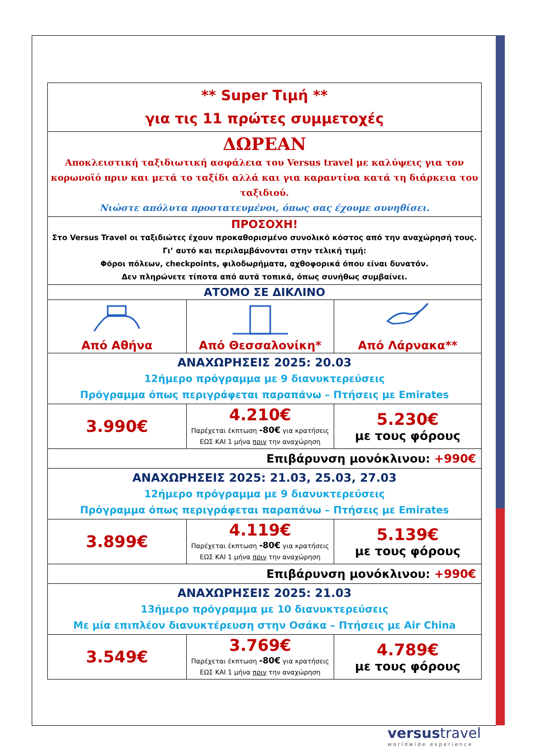| ** Super Τιμή ** για τις 11 πρώτες συμμετοχές | | |
| ΔΩΡΕΑΝ Αποκλειστική ταξιδιωτική ασφάλεια του Versus travel με καλύψεις για τον κορωνοϊό πριν και μετά το ταξίδι αλλά και για καραντίνα κατά τη διάρκεια του ταξιδιού. Νιώστε απόλυτα προστατευμένοι, όπως σας έχουμε συνηθίσει. | | |
| ΠΡΟΣΟΧΗ! Στο Versus Travel οι ταξιδιώτες έχουν προκαθορισμένο συνολικό κόστος από την αναχώρησή τους. Γι’ αυτό και περιλαμβάνονται στην τελική τιμή: Φόροι πόλεων, checkpoints, φιλοδωρήματα, αχθοφορικά όπου είναι δυνατόν. Δεν πληρώνετε τίποτα από αυτά τοπικά, όπως συνήθως συμβαίνει. | | |
| ΑΤΟΜΟ ΣΕ ΔΙΚΛΙΝΟ | | |
| Από Αθήνα | Από Θεσσαλονίκη* | Από Λάρνακα** |
| ΑΝΑΧΩΡΗΣΕΙΣ 2025: 20.03 12ήμερο πρόγραμμα με 9 διανυκτερεύσεις Πρόγραμμα όπως περιγράφεται παραπάνω – Πτήσεις με Emirates | | |
| 3.990€ | 4.210€ Παρέχεται έκπτωση -80€ για κρατήσεις ΕΩΣ ΚΑΙ 1 μήνα πριν την αναχώρηση | 5.230€ με τους φόρους |
| Επιβάρυνση μονόκλινου: +990€ | | |
| ΑΝΑΧΩΡΗΣΕΙΣ 2025: 21.03, 25.03, 27.03 12ήμερο πρόγραμμα με 9 διανυκτερεύσεις Πρόγραμμα όπως περιγράφεται παραπάνω – Πτήσεις με Emirates | | |
| 3.899€ | 4.119€ Παρέχεται έκπτωση -80€ για κρατήσεις ΕΩΣ ΚΑΙ 1 μήνα πριν την αναχώρηση | 5.139€ με τους φόρους |
| Επιβάρυνση μονόκλινου: +990€ | | |
| ΑΝΑΧΩΡΗΣΕΙΣ 2025: 21.03 13ήμερο πρόγραμμα με 10 διανυκτερεύσεις Με μία επιπλέον διανυκτέρευση στην Οσάκα – Πτήσεις με Air China | | |
| 3.549€ | 3.769€ Παρέχεται έκπτωση -80€ για κρατήσεις ΕΩΣ ΚΑΙ 1 μήνα πριν την αναχώρηση | 4.789€ με τους φόρους |
versustravel
worldwide experience